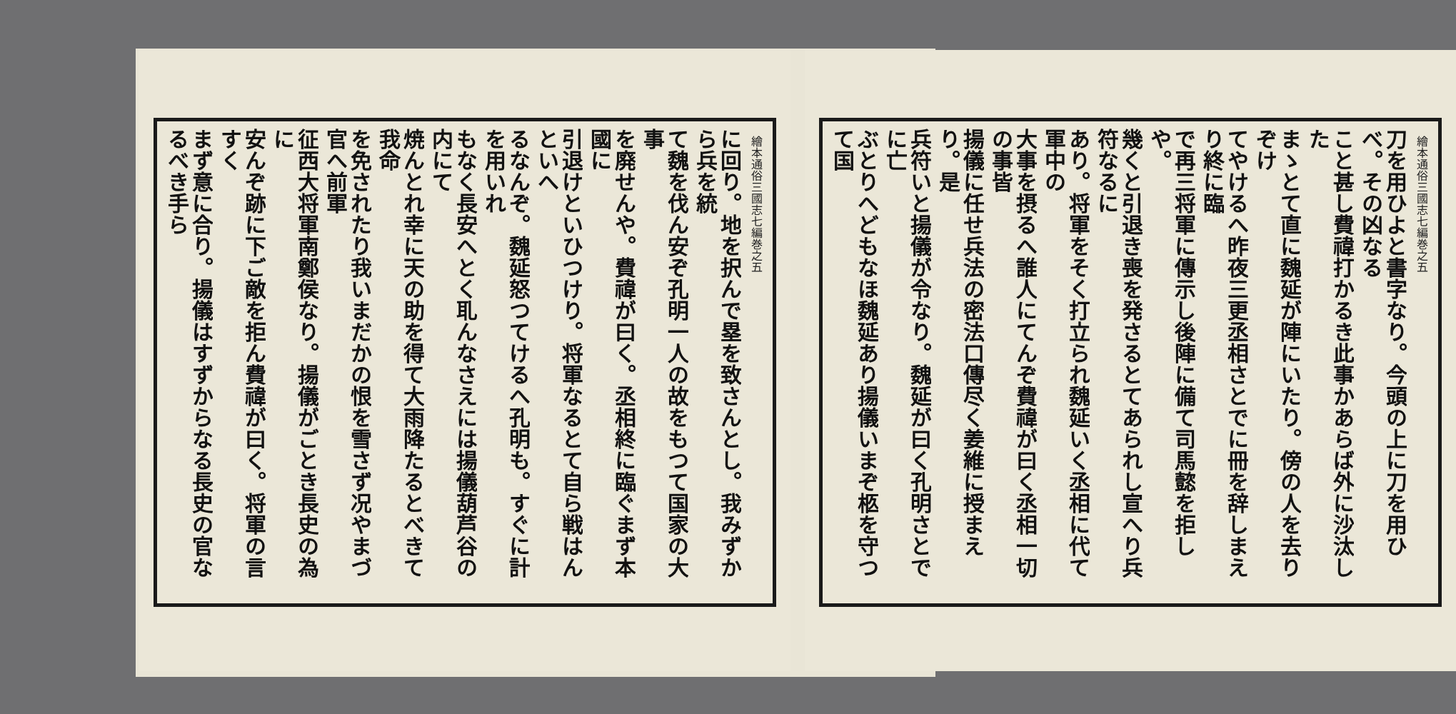繪本通俗三國志七編巻之五
に回り。地を択んで塁を致さんとし。我みずから兵を統
て魏を伐ん安ぞ孔明一人の故をもつて国家の大事
を廃せんや。費禕が曰く。丞相終に臨ぐまず本國に
引退けといひつけり。将軍なるとて自ら戦はんといへ
るなんぞ。魏延怒つてけるへ孔明も。すぐに計を用いれ
もなく長安へとく耴んなさえには揚儀葫芦谷の内にて
焼んとれ幸に天の助を得て大雨降たるとべきて我命
を免されたり我いまだかの恨を雪さず况やまづ官へ前軍
征西大将軍南鄭侯なり。揚儀がごとき長史の為に
安んぞ跡に下ご敵を拒ん費禕が曰く。将軍の言すく
まず意に合り。揚儀はすずからなる長史の官なるべき手ら
繪本通俗三國志七編巻之五
刀を用ひよと書字なり。今頭の上に刀を用ひべ。その凶なる
こと甚し費禕打かるき此事かあらば外に沙汰した
まゝとて直に魏延が陣にいたり。傍の人を去りぞけ
てやけるへ昨夜三更丞相さとでに冊を辞しまえり終に臨
で再三将軍に傳示し後陣に備て司馬懿を拒しや。
幾くと引退き喪を発さるとてあられし宣へり兵符なるに
あり。将軍をそく打立られ魏延いく丞相に代て軍中の
大事を摂るへ誰人にてんぞ費禕が曰く丞相一切の事皆
揚儀に任せ兵法の密法口傳尽く姜維に授まえり。是
兵符いと揚儀が令なり。魏延が曰く孔明さとでに亡
ぶとりへどもなほ魏延あり揚儀いまぞ柩を守つて国